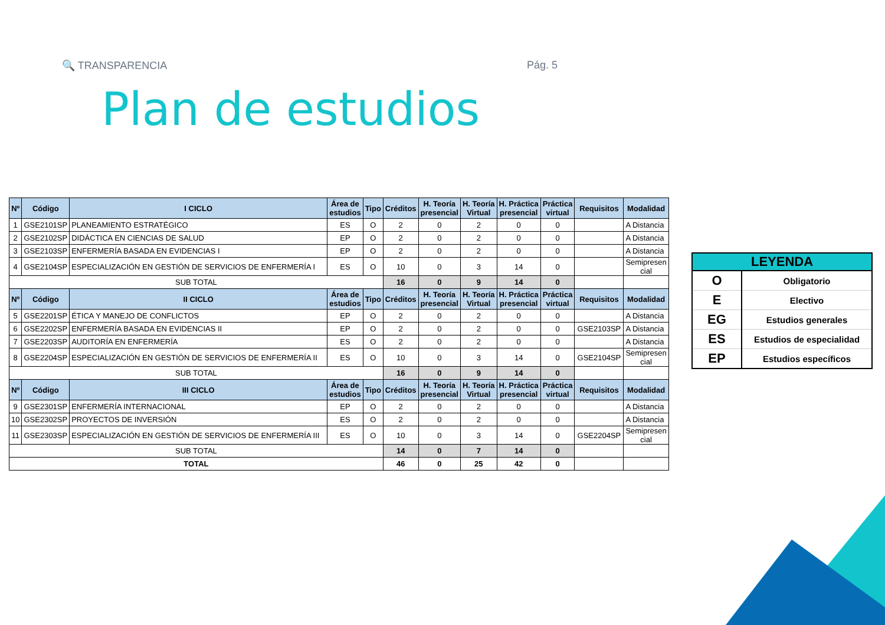🔍 TRANSPARENCIA Pág. 5
Plan de estudios
| Nº | Código | I CICLO | Área de estudios | Tipo | Créditos | H. Teoría presencial | H. Teoría Virtual | H. Práctica presencial | Práctica virtual | Requisitos | Modalidad |
| --- | --- | --- | --- | --- | --- | --- | --- | --- | --- | --- | --- |
| 1 | GSE2101SP | PLANEAMIENTO ESTRATÉGICO | ES | O | 2 | 0 | 2 | 0 | 0 | | A Distancia |
| 2 | GSE2102SP | DIDÁCTICA EN CIENCIAS DE SALUD | EP | O | 2 | 0 | 2 | 0 | 0 | | A Distancia |
| 3 | GSE2103SP | ENFERMERÍA BASADA EN EVIDENCIAS I | EP | O | 2 | 0 | 2 | 0 | 0 | | A Distancia |
| 4 | GSE2104SP | ESPECIALIZACIÓN EN GESTIÓN DE SERVICIOS DE ENFERMERÍA I | ES | O | 10 | 0 | 3 | 14 | 0 | | Semipresen cial |
| SUB TOTAL | | | | | 16 | 0 | 9 | 14 | 0 | | |
| Nº | Código | II CICLO | Área de estudios | Tipo | Créditos | H. Teoría presencial | H. Teoría Virtual | H. Práctica presencial | Práctica virtual | Requisitos | Modalidad |
| 5 | GSE2201SP | ÉTICA Y MANEJO DE CONFLICTOS | EP | O | 2 | 0 | 2 | 0 | 0 | | A Distancia |
| 6 | GSE2202SP | ENFERMERÍA BASADA EN EVIDENCIAS II | EP | O | 2 | 0 | 2 | 0 | 0 | GSE2103SP | A Distancia |
| 7 | GSE2203SP | AUDITORÍA EN ENFERMERÍA | ES | O | 2 | 0 | 2 | 0 | 0 | | A Distancia |
| 8 | GSE2204SP | ESPECIALIZACIÓN EN GESTIÓN DE SERVICIOS DE ENFERMERÍA II | ES | O | 10 | 0 | 3 | 14 | 0 | GSE2104SP | Semipresen cial |
| SUB TOTAL | | | | | 16 | 0 | 9 | 14 | 0 | | |
| Nº | Código | III CICLO | Área de estudios | Tipo | Créditos | H. Teoría presencial | H. Teoría Virtual | H. Práctica presencial | Práctica virtual | Requisitos | Modalidad |
| 9 | GSE2301SP | ENFERMERÍA INTERNACIONAL | EP | O | 2 | 0 | 2 | 0 | 0 | | A Distancia |
| 10 | GSE2302SP | PROYECTOS DE INVERSIÓN | ES | O | 2 | 0 | 2 | 0 | 0 | | A Distancia |
| 11 | GSE2303SP | ESPECIALIZACIÓN EN GESTIÓN DE SERVICIOS DE ENFERMERÍA III | ES | O | 10 | 0 | 3 | 14 | 0 | GSE2204SP | Semipresen cial |
| SUB TOTAL | | | | | 14 | 0 | 7 | 14 | 0 | | |
| TOTAL | | | | | 46 | 0 | 25 | 42 | 0 | | |
| LEYENDA | |
| --- | --- |
| O | Obligatorio |
| E | Electivo |
| EG | Estudios generales |
| ES | Estudios de especialidad |
| EP | Estudios específicos |